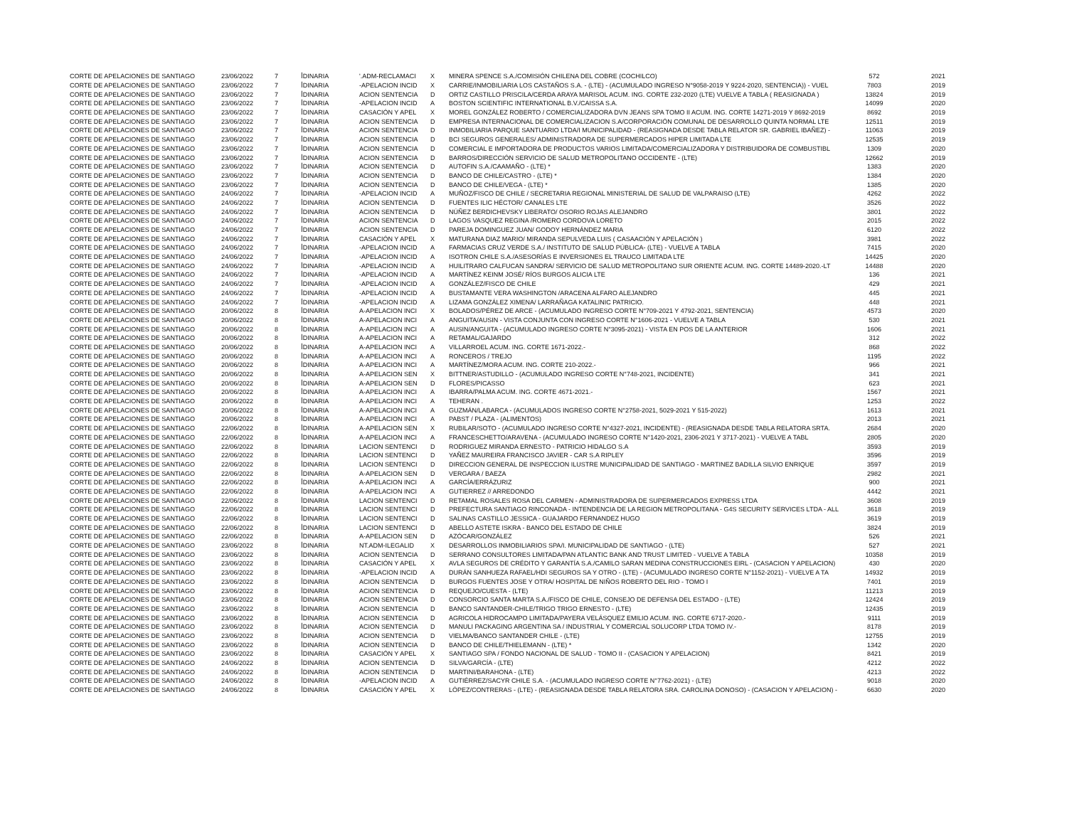| CORTE DE APELACIONES DE SANTIAGO | 23/06/2022 | 7 | ꟾDINARIA | '.ADM-RECLAMACI | X | MINERA SPENCE S.A./COMISIÓN CHILENA DEL COBRE (COCHILCO) | 572 | 2021 |
| CORTE DE APELACIONES DE SANTIAGO | 23/06/2022 | 7 | ꟾDINARIA | -APELACION INCID | X | CARRIE/INMOBILIARIA LOS CASTAÑOS S.A. - (LTE) - (ACUMULADO INGRESO N°9058-2019 Y 9224-2020, SENTENCIA)) - VUEL | 7803 | 2019 |
| CORTE DE APELACIONES DE SANTIAGO | 23/06/2022 | 7 | ꟾDINARIA | ACION SENTENCIA | D | ORTIZ CASTILLO PRISCILA/CERDA ARAYA MARISOL ACUM. ING. CORTE 232-2020 (LTE) VUELVE A TABLA ( REASIGNADA ) | 13824 | 2019 |
| CORTE DE APELACIONES DE SANTIAGO | 23/06/2022 | 7 | ꟾDINARIA | -APELACION INCID | A | BOSTON SCIENTIFIC INTERNATIONAL B.V./CAISSA S.A. | 14099 | 2020 |
| CORTE DE APELACIONES DE SANTIAGO | 23/06/2022 | 7 | ꟾDINARIA | CASACIÓN Y APEL | X | MOREL GONZÁLEZ ROBERTO / COMERCIALIZADORA DVN JEANS SPA TOMO II ACUM. ING. CORTE 14271-2019 Y 8692-2019 | 8692 | 2019 |
| CORTE DE APELACIONES DE SANTIAGO | 23/06/2022 | 7 | ꟾDINARIA | ACION SENTENCIA | D | EMPRESA INTERNACIONAL DE COMERCIALIZACION S.A/CORPORACIÓN COMUNAL DE DESARROLLO QUINTA NORMAL LTE | 12511 | 2019 |
| CORTE DE APELACIONES DE SANTIAGO | 23/06/2022 | 7 | ꟾDINARIA | ACION SENTENCIA | D | INMOBILIARIA PARQUE SANTUARIO LTDA/I MUNICIPALIDAD - (REASIGNADA DESDE TABLA RELATOR SR. GABRIEL IBAÑEZ) - | 11063 | 2019 |
| CORTE DE APELACIONES DE SANTIAGO | 23/06/2022 | 7 | ꟾDINARIA | ACION SENTENCIA | D | BCI SEGUROS GENERALES/ ADMINISTRADORA DE SUPERMERCADOS HIPER LIMITADA LTE | 12535 | 2019 |
| CORTE DE APELACIONES DE SANTIAGO | 23/06/2022 | 7 | ꟾDINARIA | ACION SENTENCIA | D | COMERCIAL E IMPORTADORA DE PRODUCTOS VARIOS LIMITADA/COMERCIALIZADORA Y DISTRIBUIDORA DE COMBUSTIBL | 1309 | 2020 |
| CORTE DE APELACIONES DE SANTIAGO | 23/06/2022 | 7 | ꟾDINARIA | ACION SENTENCIA | D | BARROS/DIRECCIÓN SERVICIO DE SALUD METROPOLITANO OCCIDENTE - (LTE) | 12662 | 2019 |
| CORTE DE APELACIONES DE SANTIAGO | 23/06/2022 | 7 | ꟾDINARIA | ACION SENTENCIA | D | AUTOFIN S.A./CAAMAÑO - (LTE) * | 1383 | 2020 |
| CORTE DE APELACIONES DE SANTIAGO | 23/06/2022 | 7 | ꟾDINARIA | ACION SENTENCIA | D | BANCO DE CHILE/CASTRO - (LTE) * | 1384 | 2020 |
| CORTE DE APELACIONES DE SANTIAGO | 23/06/2022 | 7 | ꟾDINARIA | ACION SENTENCIA | D | BANCO DE CHILE/VEGA - (LTE) * | 1385 | 2020 |
| CORTE DE APELACIONES DE SANTIAGO | 24/06/2022 | 7 | ꟾDINARIA | -APELACION INCID | A | MUÑOZ/FISCO DE CHILE / SECRETARIA REGIONAL MINISTERIAL DE SALUD DE VALPARAISO (LTE) | 4262 | 2022 |
| CORTE DE APELACIONES DE SANTIAGO | 24/06/2022 | 7 | ꟾDINARIA | ACION SENTENCIA | D | FUENTES ILIC HÉCTOR/ CANALES LTE | 3526 | 2022 |
| CORTE DE APELACIONES DE SANTIAGO | 24/06/2022 | 7 | ꟾDINARIA | ACION SENTENCIA | D | NÚÑEZ BERDICHEVSKY LIBERATO/ OSORIO ROJAS ALEJANDRO | 3801 | 2022 |
| CORTE DE APELACIONES DE SANTIAGO | 24/06/2022 | 7 | ꟾDINARIA | ACION SENTENCIA | D | LAGOS VASQUEZ REGINA /ROMERO CORDOVA LORETO | 2015 | 2022 |
| CORTE DE APELACIONES DE SANTIAGO | 24/06/2022 | 7 | ꟾDINARIA | ACION SENTENCIA | D | PAREJA DOMINGUEZ JUAN/ GODOY HERNÁNDEZ MARIA | 6120 | 2022 |
| CORTE DE APELACIONES DE SANTIAGO | 24/06/2022 | 7 | ꟾDINARIA | CASACIÓN Y APEL | X | MATURANA DIAZ MARIO/ MIRANDA SEPULVEDA LUIS ( CASAACIÓN Y APELACIÓN ) | 3981 | 2022 |
| CORTE DE APELACIONES DE SANTIAGO | 24/06/2022 | 7 | ꟾDINARIA | -APELACION INCID | A | FARMACIAS CRUZ VERDE S.A./ INSTITUTO DE SALUD PÚBLICA- (LTE) - VUELVE A TABLA | 7415 | 2020 |
| CORTE DE APELACIONES DE SANTIAGO | 24/06/2022 | 7 | ꟾDINARIA | -APELACION INCID | A | ISOTRON CHILE S.A./ASESORÍAS E INVERSIONES EL TRAUCO LIMITADA LTE | 14425 | 2020 |
| CORTE DE APELACIONES DE SANTIAGO | 24/06/2022 | 7 | ꟾDINARIA | -APELACION INCID | A | HUILITRARO CALFUCAN SANDRA/ SERVICIO DE SALUD METROPOLITANO SUR ORIENTE ACUM. ING. CORTE 14489-2020.-LT | 14488 | 2020 |
| CORTE DE APELACIONES DE SANTIAGO | 24/06/2022 | 7 | ꟾDINARIA | -APELACION INCID | A | MARTÍNEZ KEINM JOSÉ/ RÍOS BURGOS ALICIA LTE | 136 | 2021 |
| CORTE DE APELACIONES DE SANTIAGO | 24/06/2022 | 7 | ꟾDINARIA | -APELACION INCID | A | GONZÁLEZ/FISCO DE CHILE | 429 | 2021 |
| CORTE DE APELACIONES DE SANTIAGO | 24/06/2022 | 7 | ꟾDINARIA | -APELACION INCID | A | BUSTAMANTE VERA WASHINGTON /ARACENA ALFARO ALEJANDRO | 445 | 2021 |
| CORTE DE APELACIONES DE SANTIAGO | 24/06/2022 | 7 | ꟾDINARIA | -APELACION INCID | A | LIZAMA GONZÁLEZ XIMENA/ LARRAÑAGA KATALINIC PATRICIO. | 448 | 2021 |
| CORTE DE APELACIONES DE SANTIAGO | 20/06/2022 | 8 | ꟾDINARIA | A-APELACION INCI | X | BOLADOS/PÉREZ DE ARCE - (ACUMULADO INGRESO CORTE N°709-2021 Y 4792-2021, SENTENCIA) | 4573 | 2020 |
| CORTE DE APELACIONES DE SANTIAGO | 20/06/2022 | 8 | ꟾDINARIA | A-APELACION INCI | A | ANGUITA/AUSIN - VISTA CONJUNTA CON INGRESO CORTE N°1606-2021 - VUELVE A TABLA | 530 | 2021 |
| CORTE DE APELACIONES DE SANTIAGO | 20/06/2022 | 8 | ꟾDINARIA | A-APELACION INCI | A | AUSIN/ANGUITA - (ACUMULADO INGRESO CORTE N°3095-2021) - VISTA EN POS DE LA ANTERIOR | 1606 | 2021 |
| CORTE DE APELACIONES DE SANTIAGO | 20/06/2022 | 8 | ꟾDINARIA | A-APELACION INCI | A | RETAMAL/GAJARDO | 312 | 2022 |
| CORTE DE APELACIONES DE SANTIAGO | 20/06/2022 | 8 | ꟾDINARIA | A-APELACION INCI | A | VILLARROEL ACUM. ING. CORTE 1671-2022.- | 868 | 2022 |
| CORTE DE APELACIONES DE SANTIAGO | 20/06/2022 | 8 | ꟾDINARIA | A-APELACION INCI | A | RONCEROS / TREJO | 1195 | 2022 |
| CORTE DE APELACIONES DE SANTIAGO | 20/06/2022 | 8 | ꟾDINARIA | A-APELACION INCI | A | MARTÍNEZ/MORA ACUM. ING. CORTE 210-2022.- | 966 | 2021 |
| CORTE DE APELACIONES DE SANTIAGO | 20/06/2022 | 8 | ꟾDINARIA | A-APELACION SEN | X | BITTNER/ASTUDILLO - (ACUMULADO INGRESO CORTE N°748-2021, INCIDENTE) | 341 | 2021 |
| CORTE DE APELACIONES DE SANTIAGO | 20/06/2022 | 8 | ꟾDINARIA | A-APELACION SEN | D | FLORES/PICASSO | 623 | 2021 |
| CORTE DE APELACIONES DE SANTIAGO | 20/06/2022 | 8 | ꟾDINARIA | A-APELACION INCI | A | IBARRA/PALMA ACUM. ING. CORTE 4671-2021.- | 1567 | 2021 |
| CORTE DE APELACIONES DE SANTIAGO | 20/06/2022 | 8 | ꟾDINARIA | A-APELACION INCI | A | TEHERAN . | 1253 | 2022 |
| CORTE DE APELACIONES DE SANTIAGO | 20/06/2022 | 8 | ꟾDINARIA | A-APELACION INCI | A | GUZMÁN/LABARCA - (ACUMULADOS INGRESO CORTE N°2758-2021, 5029-2021 Y 515-2022) | 1613 | 2021 |
| CORTE DE APELACIONES DE SANTIAGO | 20/06/2022 | 8 | ꟾDINARIA | A-APELACION INCI | A | PABST / PLAZA - (ALIMENTOS) | 2013 | 2021 |
| CORTE DE APELACIONES DE SANTIAGO | 22/06/2022 | 8 | ꟾDINARIA | A-APELACION SEN | X | RUBILAR/SOTO - (ACUMULADO INGRESO CORTE N°4327-2021, INCIDENTE) - (REASIGNADA DESDE TABLA RELATORA SRTA. | 2684 | 2020 |
| CORTE DE APELACIONES DE SANTIAGO | 22/06/2022 | 8 | ꟾDINARIA | A-APELACION INCI | A | FRANCESCHETTO/ARAVENA - (ACUMULADO INGRESO CORTE N°1420-2021, 2306-2021 Y 3717-2021) - VUELVE A TABL | 2805 | 2020 |
| CORTE DE APELACIONES DE SANTIAGO | 22/06/2022 | 8 | ꟾDINARIA | LACION SENTENCI | D | RODRIGUEZ MIRANDA ERNESTO - PATRICIO HIDALGO S.A | 3593 | 2019 |
| CORTE DE APELACIONES DE SANTIAGO | 22/06/2022 | 8 | ꟾDINARIA | LACION SENTENCI | D | YAÑEZ MAUREIRA FRANCISCO JAVIER - CAR S.A RIPLEY | 3596 | 2019 |
| CORTE DE APELACIONES DE SANTIAGO | 22/06/2022 | 8 | ꟾDINARIA | LACION SENTENCI | D | DIRECCION GENERAL DE INSPECCION ILUSTRE MUNICIPALIDAD DE SANTIAGO - MARTINEZ BADILLA SILVIO ENRIQUE | 3597 | 2019 |
| CORTE DE APELACIONES DE SANTIAGO | 22/06/2022 | 8 | ꟾDINARIA | A-APELACION SEN | D | VERGARA / BAEZA | 2982 | 2021 |
| CORTE DE APELACIONES DE SANTIAGO | 22/06/2022 | 8 | ꟾDINARIA | A-APELACION INCI | A | GARCÍA/ERRÁZURIZ | 900 | 2021 |
| CORTE DE APELACIONES DE SANTIAGO | 22/06/2022 | 8 | ꟾDINARIA | A-APELACION INCI | A | GUTIERREZ // ARREDONDO | 4442 | 2021 |
| CORTE DE APELACIONES DE SANTIAGO | 22/06/2022 | 8 | ꟾDINARIA | LACION SENTENCI | D | RETAMAL ROSALES ROSA DEL CARMEN - ADMINISTRADORA DE SUPERMERCADOS EXPRESS LTDA | 3608 | 2019 |
| CORTE DE APELACIONES DE SANTIAGO | 22/06/2022 | 8 | ꟾDINARIA | LACION SENTENCI | D | PREFECTURA SANTIAGO RINCONADA - INTENDENCIA DE LA REGION METROPOLITANA - G4S SECURITY SERVICES LTDA - ALL | 3618 | 2019 |
| CORTE DE APELACIONES DE SANTIAGO | 22/06/2022 | 8 | ꟾDINARIA | LACION SENTENCI | D | SALINAS CASTILLO JESSICA - GUAJARDO FERNANDEZ HUGO | 3619 | 2019 |
| CORTE DE APELACIONES DE SANTIAGO | 22/06/2022 | 8 | ꟾDINARIA | LACION SENTENCI | D | ABELLO ASTETE ISKRA - BANCO DEL ESTADO DE CHILE | 3824 | 2019 |
| CORTE DE APELACIONES DE SANTIAGO | 22/06/2022 | 8 | ꟾDINARIA | A-APELACION SEN | D | AZÓCAR/GONZÁLEZ | 526 | 2021 |
| CORTE DE APELACIONES DE SANTIAGO | 23/06/2022 | 8 | ꟾDINARIA | NT.ADM-ILEGALID | X | DESARROLLOS INMOBILIARIOS SPA/I. MUNICIPALIDAD DE SANTIAGO - (LTE) | 527 | 2021 |
| CORTE DE APELACIONES DE SANTIAGO | 23/06/2022 | 8 | ꟾDINARIA | ACION SENTENCIA | D | SERRANO CONSULTORES LIMITADA/PAN ATLANTIC BANK AND TRUST LIMITED - VUELVE A TABLA | 10358 | 2019 |
| CORTE DE APELACIONES DE SANTIAGO | 23/06/2022 | 8 | ꟾDINARIA | CASACIÓN Y APEL | X | AVLA SEGUROS DE CRÉDITO Y GARANTÍA S.A./CAMILO SARAN MEDINA CONSTRUCCIONES EIRL - (CASACION Y APELACION) | 430 | 2020 |
| CORTE DE APELACIONES DE SANTIAGO | 23/06/2022 | 8 | ꟾDINARIA | -APELACION INCID | A | DURÁN SANHUEZA RAFAEL/HDI SEGUROS SA Y OTRO - (LTE) - (ACUMULADO INGRESO CORTE N°1152-2021) - VUELVE A TA | 14932 | 2019 |
| CORTE DE APELACIONES DE SANTIAGO | 23/06/2022 | 8 | ꟾDINARIA | ACION SENTENCIA | D | BURGOS FUENTES JOSE Y OTRA/ HOSPITAL DE NIÑOS ROBERTO DEL RIO - TOMO I | 7401 | 2019 |
| CORTE DE APELACIONES DE SANTIAGO | 23/06/2022 | 8 | ꟾDINARIA | ACION SENTENCIA | D | REQUEJO/CUESTA - (LTE) | 11213 | 2019 |
| CORTE DE APELACIONES DE SANTIAGO | 23/06/2022 | 8 | ꟾDINARIA | ACION SENTENCIA | D | CONSORCIO SANTA MARTA S.A./FISCO DE CHILE, CONSEJO DE DEFENSA DEL ESTADO - (LTE) | 12424 | 2019 |
| CORTE DE APELACIONES DE SANTIAGO | 23/06/2022 | 8 | ꟾDINARIA | ACION SENTENCIA | D | BANCO SANTANDER-CHILE/TRIGO TRIGO ERNESTO - (LTE) | 12435 | 2019 |
| CORTE DE APELACIONES DE SANTIAGO | 23/06/2022 | 8 | ꟾDINARIA | ACION SENTENCIA | D | AGRICOLA HIDROCAMPO LIMITADA/PAYERA VELÁSQUEZ EMILIO ACUM. ING. CORTE 6717-2020.- | 9111 | 2019 |
| CORTE DE APELACIONES DE SANTIAGO | 23/06/2022 | 8 | ꟾDINARIA | ACION SENTENCIA | D | MANULI PACKAGING ARGENTINA SA / INDUSTRIAL Y COMERCIAL SOLUCORP LTDA TOMO IV.- | 8178 | 2019 |
| CORTE DE APELACIONES DE SANTIAGO | 23/06/2022 | 8 | ꟾDINARIA | ACION SENTENCIA | D | VIELMA/BANCO SANTANDER CHILE - (LTE) | 12755 | 2019 |
| CORTE DE APELACIONES DE SANTIAGO | 23/06/2022 | 8 | ꟾDINARIA | ACION SENTENCIA | D | BANCO DE CHILE/THIELEMANN - (LTE) * | 1342 | 2020 |
| CORTE DE APELACIONES DE SANTIAGO | 23/06/2022 | 8 | ꟾDINARIA | CASACIÓN Y APEL | X | SANTIAGO SPA / FONDO NACIONAL DE SALUD - TOMO II - (CASACION Y APELACION) | 8421 | 2019 |
| CORTE DE APELACIONES DE SANTIAGO | 24/06/2022 | 8 | ꟾDINARIA | ACION SENTENCIA | D | SILVA/GARCÍA - (LTE) | 4212 | 2022 |
| CORTE DE APELACIONES DE SANTIAGO | 24/06/2022 | 8 | ꟾDINARIA | ACION SENTENCIA | D | MARTINI/BARAHONA - (LTE) | 4213 | 2022 |
| CORTE DE APELACIONES DE SANTIAGO | 24/06/2022 | 8 | ꟾDINARIA | -APELACION INCID | A | GUTIÉRREZ/SACYR CHILE S.A. - (ACUMULADO INGRESO CORTE N°7762-2021) - (LTE) | 9018 | 2020 |
| CORTE DE APELACIONES DE SANTIAGO | 24/06/2022 | 8 | ꟾDINARIA | CASACIÓN Y APEL | X | LÓPEZ/CONTRERAS - (LTE) - (REASIGNADA DESDE TABLA RELATORA SRA. CAROLINA DONOSO) - (CASACION Y APELACION) - | 6630 | 2020 |